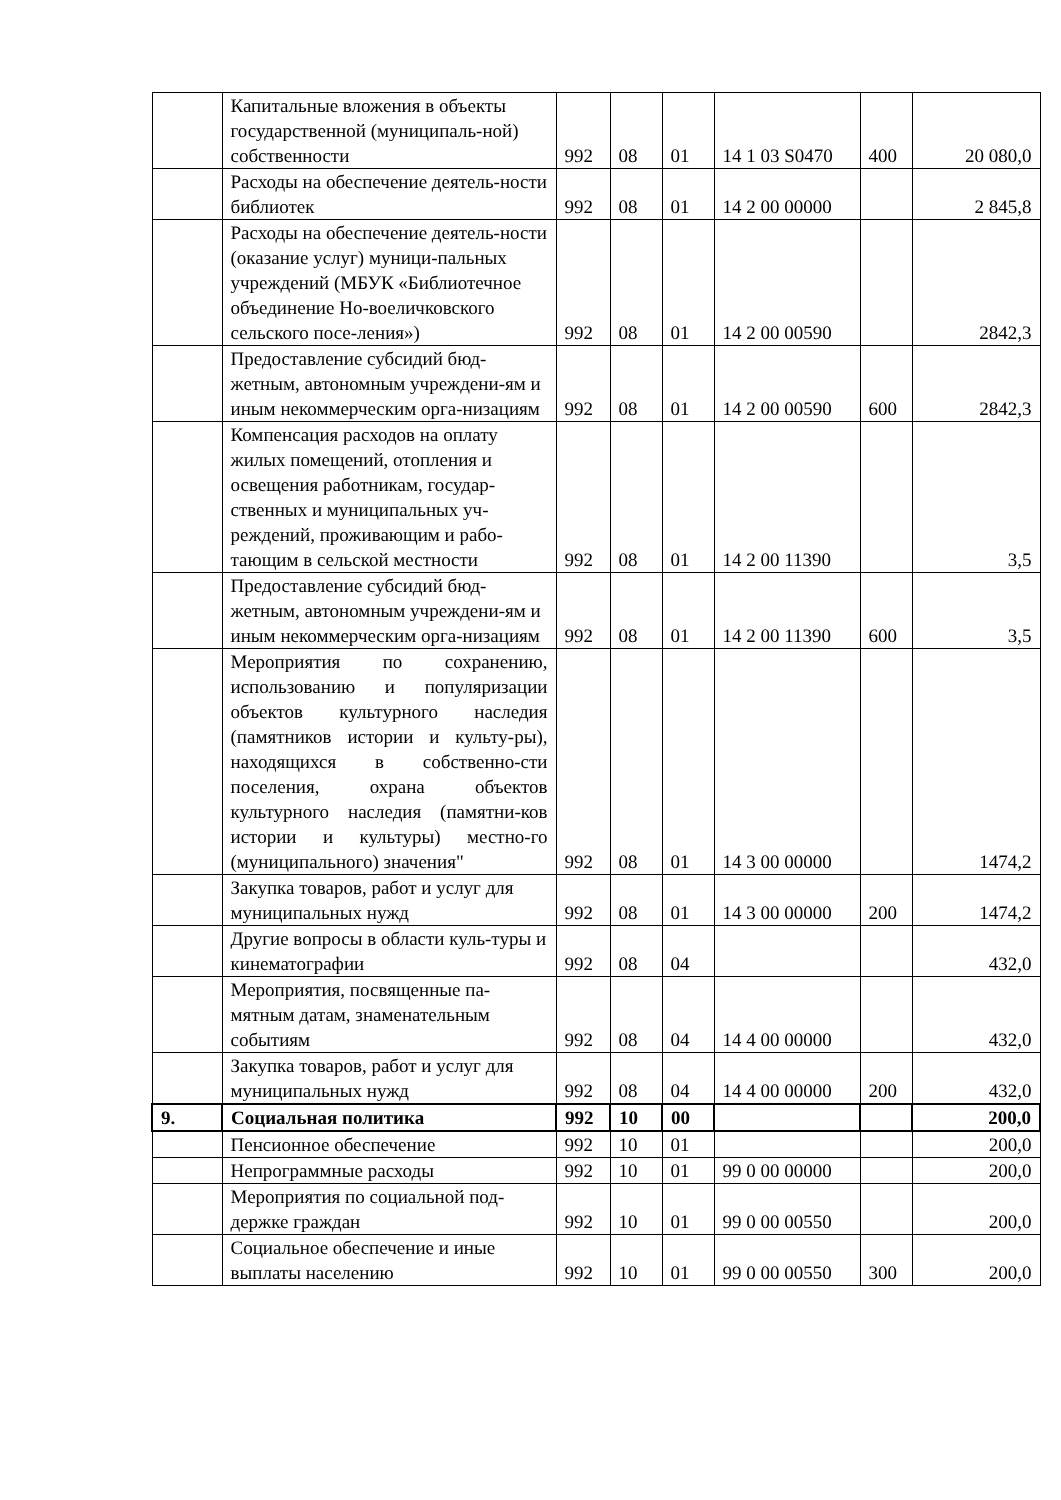| | Капитальные вложения в объекты государственной (муниципаль-ной) собственности | 992 | 08 | 01 | 14 1 03 S0470 | 400 | 20 080,0 |
| | Расходы на обеспечение деятель-ности библиотек | 992 | 08 | 01 | 14 2 00 00000 | | 2 845,8 |
| | Расходы на обеспечение деятель-ности (оказание услуг) муници-пальных учреждений (МБУК «Библиотечное объединение Но-воеличковского сельского посе-ления») | 992 | 08 | 01 | 14 2 00 00590 | | 2842,3 |
| | Предоставление субсидий бюд-жетным, автономным учреждени-ям и иным некоммерческим орга-низациям | 992 | 08 | 01 | 14 2 00 00590 | 600 | 2842,3 |
| | Компенсация расходов на оплату жилых помещений, отопления и освещения работникам, государ-ственных и муниципальных уч-реждений, проживающим и рабо-тающим в сельской местности | 992 | 08 | 01 | 14 2 00 11390 | | 3,5 |
| | Предоставление субсидий бюд-жетным, автономным учреждени-ям и иным некоммерческим орга-низациям | 992 | 08 | 01 | 14 2 00 11390 | 600 | 3,5 |
| | Мероприятия по сохранению, использованию и популяризации объектов культурного наследия (памятников истории и культу-ры), находящихся в собственно-сти поселения, охрана объектов культурного наследия (памятни-ков истории и культуры) местно-го (муниципального) значения" | 992 | 08 | 01 | 14 3 00 00000 | | 1474,2 |
| | Закупка товаров, работ и услуг для муниципальных нужд | 992 | 08 | 01 | 14 3 00 00000 | 200 | 1474,2 |
| | Другие вопросы в области куль-туры и кинематографии | 992 | 08 | 04 | | | 432,0 |
| | Мероприятия, посвященные па-мятным датам, знаменательным событиям | 992 | 08 | 04 | 14 4 00 00000 | | 432,0 |
| | Закупка товаров, работ и услуг для муниципальных нужд | 992 | 08 | 04 | 14 4 00 00000 | 200 | 432,0 |
| 9. | Социальная политика | 992 | 10 | 00 | | | 200,0 |
| | Пенсионное обеспечение | 992 | 10 | 01 | | | 200,0 |
| | Непрограммные расходы | 992 | 10 | 01 | 99 0 00 00000 | | 200,0 |
| | Мероприятия по социальной под-держке граждан | 992 | 10 | 01 | 99 0 00 00550 | | 200,0 |
| | Социальное обеспечение и иные выплаты населению | 992 | 10 | 01 | 99 0 00 00550 | 300 | 200,0 |